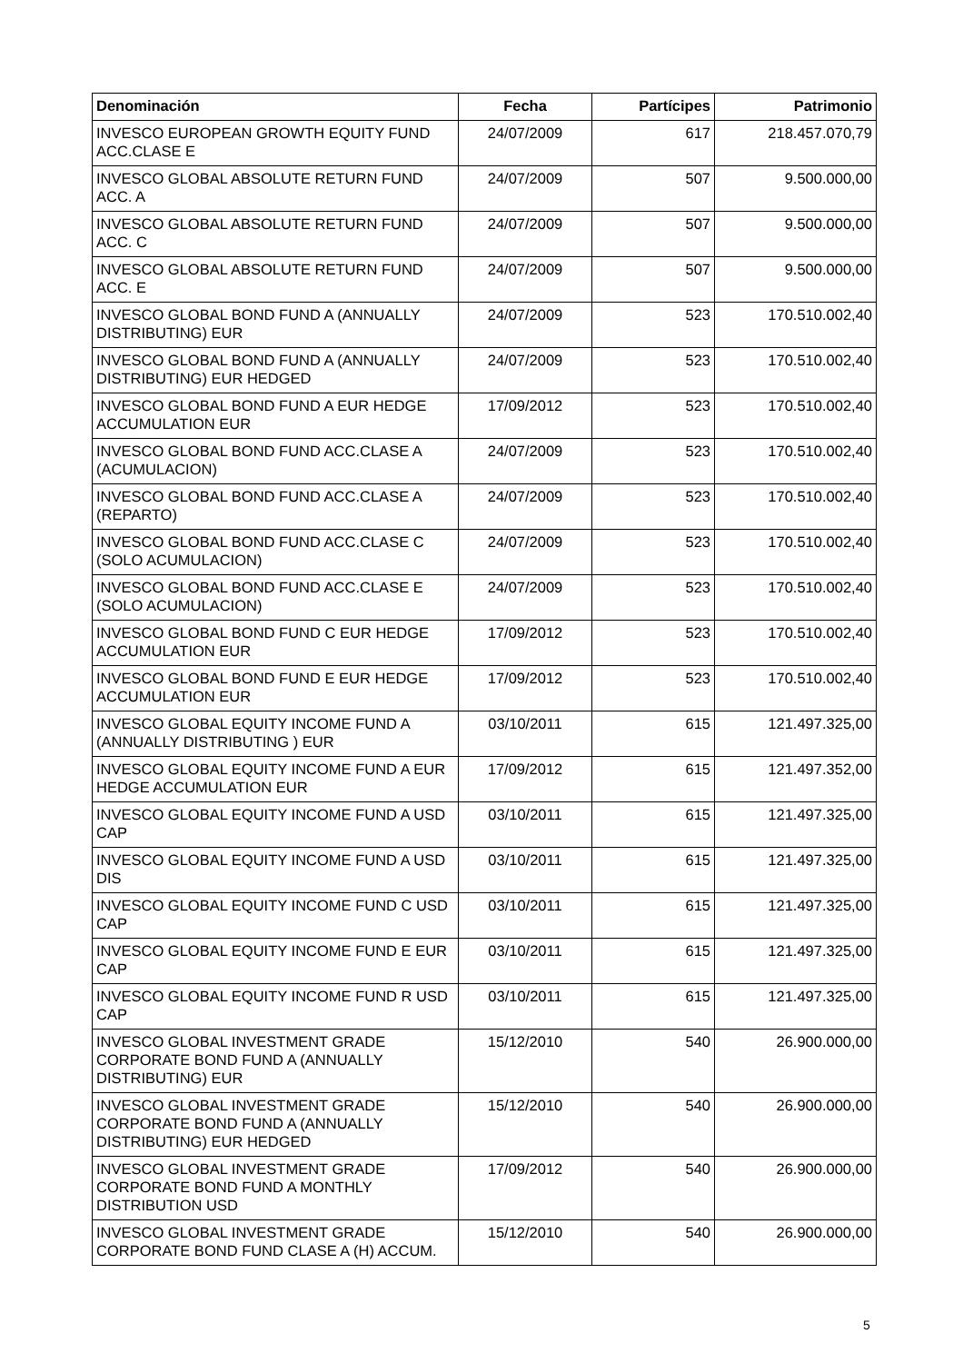| Denominación | Fecha | Partícipes | Patrimonio |
| --- | --- | --- | --- |
| INVESCO EUROPEAN GROWTH EQUITY FUND ACC.CLASE E | 24/07/2009 | 617 | 218.457.070,79 |
| INVESCO GLOBAL ABSOLUTE RETURN FUND ACC. A | 24/07/2009 | 507 | 9.500.000,00 |
| INVESCO GLOBAL ABSOLUTE RETURN FUND ACC. C | 24/07/2009 | 507 | 9.500.000,00 |
| INVESCO GLOBAL ABSOLUTE RETURN FUND ACC. E | 24/07/2009 | 507 | 9.500.000,00 |
| INVESCO GLOBAL BOND FUND A (ANNUALLY DISTRIBUTING) EUR | 24/07/2009 | 523 | 170.510.002,40 |
| INVESCO GLOBAL BOND FUND A (ANNUALLY DISTRIBUTING) EUR HEDGED | 24/07/2009 | 523 | 170.510.002,40 |
| INVESCO GLOBAL BOND FUND A EUR HEDGE ACCUMULATION EUR | 17/09/2012 | 523 | 170.510.002,40 |
| INVESCO GLOBAL BOND FUND ACC.CLASE A (ACUMULACION) | 24/07/2009 | 523 | 170.510.002,40 |
| INVESCO GLOBAL BOND FUND ACC.CLASE A (REPARTO) | 24/07/2009 | 523 | 170.510.002,40 |
| INVESCO GLOBAL BOND FUND ACC.CLASE C (SOLO ACUMULACION) | 24/07/2009 | 523 | 170.510.002,40 |
| INVESCO GLOBAL BOND FUND ACC.CLASE E (SOLO ACUMULACION) | 24/07/2009 | 523 | 170.510.002,40 |
| INVESCO GLOBAL BOND FUND C EUR HEDGE ACCUMULATION EUR | 17/09/2012 | 523 | 170.510.002,40 |
| INVESCO GLOBAL BOND FUND E EUR HEDGE ACCUMULATION EUR | 17/09/2012 | 523 | 170.510.002,40 |
| INVESCO GLOBAL EQUITY INCOME FUND A (ANNUALLY DISTRIBUTING ) EUR | 03/10/2011 | 615 | 121.497.325,00 |
| INVESCO GLOBAL EQUITY INCOME FUND A EUR HEDGE ACCUMULATION EUR | 17/09/2012 | 615 | 121.497.352,00 |
| INVESCO GLOBAL EQUITY INCOME FUND A USD CAP | 03/10/2011 | 615 | 121.497.325,00 |
| INVESCO GLOBAL EQUITY INCOME FUND A USD DIS | 03/10/2011 | 615 | 121.497.325,00 |
| INVESCO GLOBAL EQUITY INCOME FUND C USD CAP | 03/10/2011 | 615 | 121.497.325,00 |
| INVESCO GLOBAL EQUITY INCOME FUND E EUR CAP | 03/10/2011 | 615 | 121.497.325,00 |
| INVESCO GLOBAL EQUITY INCOME FUND R USD CAP | 03/10/2011 | 615 | 121.497.325,00 |
| INVESCO GLOBAL INVESTMENT GRADE CORPORATE BOND FUND A (ANNUALLY DISTRIBUTING) EUR | 15/12/2010 | 540 | 26.900.000,00 |
| INVESCO GLOBAL INVESTMENT GRADE CORPORATE BOND FUND A (ANNUALLY DISTRIBUTING) EUR HEDGED | 15/12/2010 | 540 | 26.900.000,00 |
| INVESCO GLOBAL INVESTMENT GRADE CORPORATE BOND FUND A MONTHLY DISTRIBUTION USD | 17/09/2012 | 540 | 26.900.000,00 |
| INVESCO GLOBAL INVESTMENT GRADE CORPORATE BOND FUND CLASE A (H) ACCUM. | 15/12/2010 | 540 | 26.900.000,00 |
5